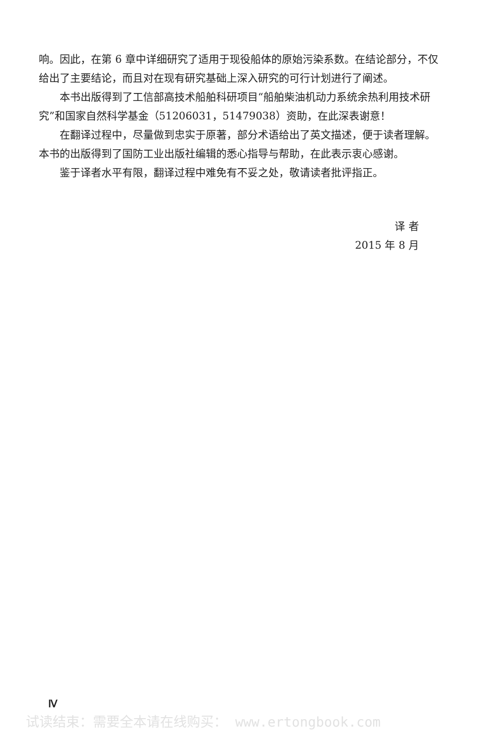响。因此，在第 6 章中详细研究了适用于现役船体的原始污染系数。在结论部分，不仅给出了主要结论，而且对在现有研究基础上深入研究的可行计划进行了阐述。
本书出版得到了工信部高技术船舶科研项目“船舶柴油机动力系统余热利用技术研究”和国家自然科学基金（51206031，51479038）资助，在此深表谢意！
在翻译过程中，尽量做到忠实于原著，部分术语给出了英文描述，便于读者理解。本书的出版得到了国防工业出版社编辑的悉心指导与帮助，在此表示衷心感谢。
鉴于译者水平有限，翻译过程中难免有不妥之处，敬请读者批评指正。
译 者
2015 年 8 月
Ⅳ
试读结束：需要全本请在线购买： www.ertongbook.com